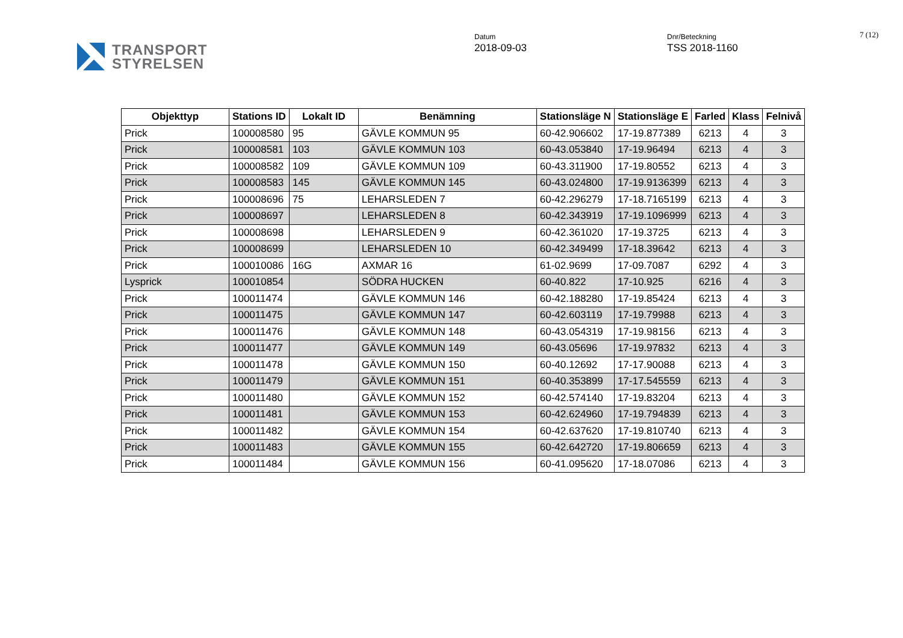TRANSPORT
STYRELSEN
Datum
2018-09-03
Dnr/Beteckning
TSS 2018-1160
7 (12)
| Objekttyp | Stations ID | Lokalt ID | Benämning | Stationsläge N | Stationsläge E | Farled | Klass | Felnivå |
| --- | --- | --- | --- | --- | --- | --- | --- | --- |
| Prick | 100008580 | 95 | GÄVLE KOMMUN 95 | 60-42.906602 | 17-19.877389 | 6213 | 4 | 3 |
| Prick | 100008581 | 103 | GÄVLE KOMMUN 103 | 60-43.053840 | 17-19.96494 | 6213 | 4 | 3 |
| Prick | 100008582 | 109 | GÄVLE KOMMUN 109 | 60-43.311900 | 17-19.80552 | 6213 | 4 | 3 |
| Prick | 100008583 | 145 | GÄVLE KOMMUN 145 | 60-43.024800 | 17-19.9136399 | 6213 | 4 | 3 |
| Prick | 100008696 | 75 | LEHARSLEDEN 7 | 60-42.296279 | 17-18.7165199 | 6213 | 4 | 3 |
| Prick | 100008697 | | LEHARSLEDEN 8 | 60-42.343919 | 17-19.1096999 | 6213 | 4 | 3 |
| Prick | 100008698 | | LEHARSLEDEN 9 | 60-42.361020 | 17-19.3725 | 6213 | 4 | 3 |
| Prick | 100008699 | | LEHARSLEDEN 10 | 60-42.349499 | 17-18.39642 | 6213 | 4 | 3 |
| Prick | 100010086 | 16G | AXMAR 16 | 61-02.9699 | 17-09.7087 | 6292 | 4 | 3 |
| Lysprick | 100010854 | | SÖDRA HUCKEN | 60-40.822 | 17-10.925 | 6216 | 4 | 3 |
| Prick | 100011474 | | GÄVLE KOMMUN 146 | 60-42.188280 | 17-19.85424 | 6213 | 4 | 3 |
| Prick | 100011475 | | GÄVLE KOMMUN 147 | 60-42.603119 | 17-19.79988 | 6213 | 4 | 3 |
| Prick | 100011476 | | GÄVLE KOMMUN 148 | 60-43.054319 | 17-19.98156 | 6213 | 4 | 3 |
| Prick | 100011477 | | GÄVLE KOMMUN 149 | 60-43.05696 | 17-19.97832 | 6213 | 4 | 3 |
| Prick | 100011478 | | GÄVLE KOMMUN 150 | 60-40.12692 | 17-17.90088 | 6213 | 4 | 3 |
| Prick | 100011479 | | GÄVLE KOMMUN 151 | 60-40.353899 | 17-17.545559 | 6213 | 4 | 3 |
| Prick | 100011480 | | GÄVLE KOMMUN 152 | 60-42.574140 | 17-19.83204 | 6213 | 4 | 3 |
| Prick | 100011481 | | GÄVLE KOMMUN 153 | 60-42.624960 | 17-19.794839 | 6213 | 4 | 3 |
| Prick | 100011482 | | GÄVLE KOMMUN 154 | 60-42.637620 | 17-19.810740 | 6213 | 4 | 3 |
| Prick | 100011483 | | GÄVLE KOMMUN 155 | 60-42.642720 | 17-19.806659 | 6213 | 4 | 3 |
| Prick | 100011484 | | GÄVLE KOMMUN 156 | 60-41.095620 | 17-18.07086 | 6213 | 4 | 3 |